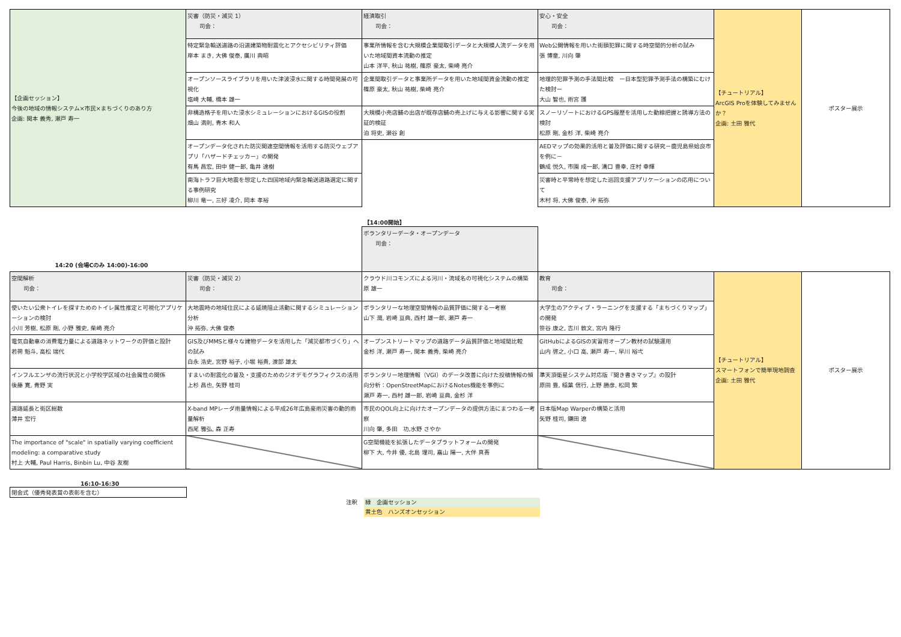| 【企画セッション】 今後の地域の情報システム×市民×まちづくりのあり方 企画: 関本 義秀, 瀬戸 寿一 | 災害（防災・減災 1） 司会： | 経済取引 司会： | 安心・安全 司会： | 【チュートリアル】 ArcGIS Proを体験してみませんか？ 企画: 土田 雅代 | ポスター展示 |
| | 特定緊急輸送道路の沿道建築物耐震化とアクセシビリティ評価 岸本 まき, 大佛 俊泰, 廣川 典昭 | 事業所情報を含む大規模企業間取引データと大規模人流データを用いた地域間資本流動の推定 山本 洋平, 秋山 祐樹, 篠原 豪太, 柴崎 亮介 | Web公開情報を用いた街頭犯罪に関する時空間的分析の試み 張 博童, 川向 肇 | | |
| | オープンソースライブラリを用いた津波浸水に関する時間発展の可視化 塩崎 大輔, 橋本 雄一 | 企業間取引データと事業所データを用いた地域間資金流動の推定 篠原 豪太, 秋山 祐樹, 柴崎 亮介 | 地理的犯罪予測の手法間比較 ー日本型犯罪予測手法の構築にむけた検討ー 大山 智也, 雨宮 護 | | |
| | 非構造格子を用いた浸水シミュレーションにおけるGISの役割 畑山 満則, 青木 和人 | 大規模小売店舗の出店が既存店舗の売上げに与える影響に関する実証的検証 泊 将史, 瀬谷 創 | スノーリゾートにおけるGPS履歴を活用した動線把握と誘導方法の検討 松原 剛, 金杉 洋, 柴崎 亮介 | | |
| | オープンデータ化された防災関連空間情報を活用する防災ウェブアプリ「ハザードチェッカー」の開発 有馬 昌宏, 田中 健一郎, 亀井 達樹 | | AEDマップの効果的活用と普及評価に関する研究－鹿児島県姶良市を例に－ 鶴成 悦久, 市園 成一郎, 溝口 豊幸, 庄村 幸輝 | | |
| | 南海トラフ巨大地震を想定した四国地域内緊急輸送道路選定に関する事例研究 柳川 竜一, 三好 凌介, 岡本 孝裕 | | 災害時と平常時を想定した巡回支援アプリケーションの応用について 木村 将, 大佛 俊泰, 沖 拓弥 | | |
【14:00開始】
| 14:20 (会場Cのみ 14:00)-16:00 | | ボランタリーデータ・オープンデータ 司会： | | | |
| 空間解析 司会： | 災害（防災・減災 2） 司会： | クラウド川コモンズによる河川・流域名の可視化システムの構築 原 雄一 | 教育 司会： | 【チュートリアル】 スマートフォンで簡単現地調査 企画: 土田 雅代 | ポスター展示 |
| 使いたい公衆トイレを探すためのトイレ属性推定と可視化アプリケーションの検討 小川 芳樹, 松原 剛, 小野 雅史, 柴崎 亮介 | 大地震時の地域住民による延焼阻止活動に関するシミュレーション分析 沖 拓弥, 大佛 俊泰 | ボランタリーな地理空間情報の品質評価に関する一考察 山下 潤, 岩崎 亘典, 西村 雄一郎, 瀬戸 寿一 | 大学生のアクティブ・ラーニングを支援する「まちづくりマップ」の開発 笹谷 康之, 吉川 敦文, 宮内 隆行 | | |
| 電気自動車の消費電力量による道路ネットワークの評価と設計 若荷 魁斗, 高松 瑞代 | GIS及びMMSと様々な建物データを活用した「減災都市づくり」への試み 白永 浩史, 宮野 裕子, 小堀 裕貴, 渡部 雄太 | オープンストリートマップの道路データ品質評価と地域間比較 金杉 洋, 瀬戸 寿一, 関本 義秀, 柴崎 亮介 | GitHubによるGISの実習用オープン教材の試験運用 山内 啓之, 小口 高, 瀬戸 寿一, 早川 裕弌 | | |
| インフルエンザの流行状況と小学校学区域の社会属性の関係 後藤 寛, 青野 実 | すまいの耐震化の普及・支援のためのジオデモグラフィクスの活用 上杉 昌也, 矢野 桂司 | ボランタリー地理情報（VGI）のデータ改善に向けた投稿情報の傾向分析：OpenStreetMapにおけるNotes機能を事例に 瀬戸 寿一, 西村 雄一郎, 岩崎 亘典, 金杉 洋 | 準天頂衛星システム対応版『聞き書きマップ』の設計 原田 豊, 稲葉 信行, 上野 勝彦, 松岡 繁 | | |
| 道路延長と街区総数 薄井 宏行 | X-band MPレーダ雨量情報による平成26年広島豪雨災害の動的雨量解析 西尾 雅弘, 森 正寿 | 市民のQOL向上に向けたオープンデータの提供方法にまつわる一考察 川向 肇, 多田 功,水野 さやか | 日本版Map Warperの構築と活用 矢野 桂司, 鎌田 遼 | | |
| The importance of "scale" in spatially varying coefficient modeling: a comparative study 村上 大輔, Paul Harris, Binbin Lu, 中谷 友樹 | | G空間機能を拡張したデータプラットフォームの開発 柳下 大, 今井 優, 北島 理司, 嘉山 陽一, 大伴 真吾 | | | |
16:10-16:30
閉会式（優秀発表賞の表彰を含む）
注釈 緑　企画セッション
黄土色　ハンズオンセッション